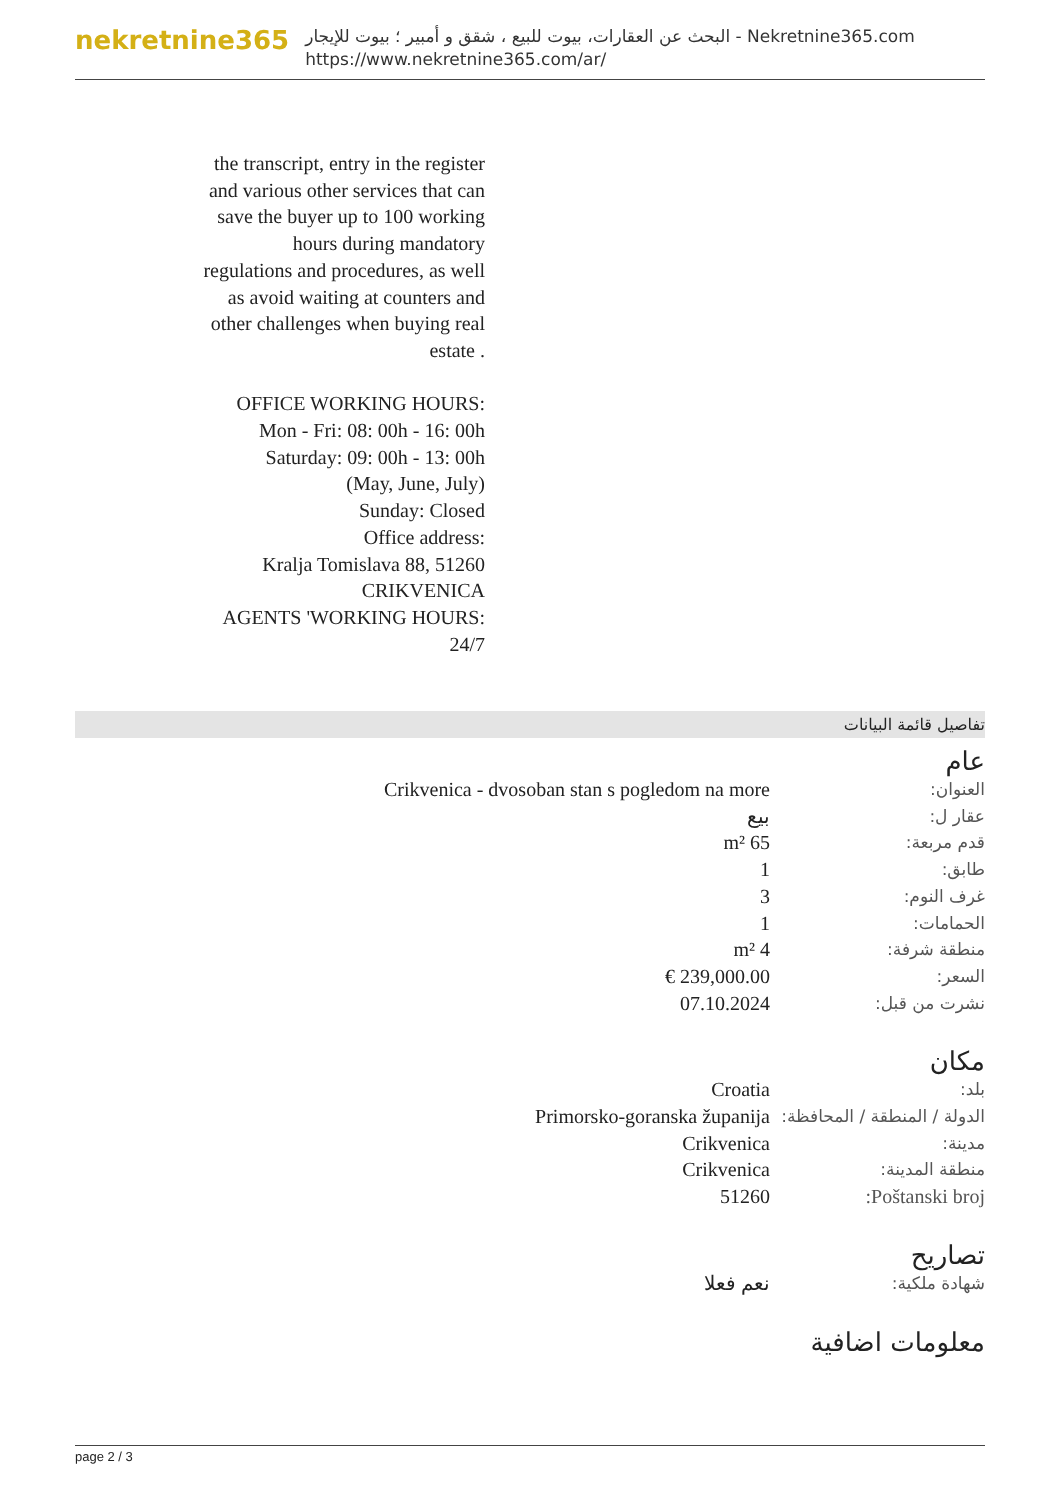nekretnine365
البحث عن العقارات، بيوت للبيع ، شقق و أمبير ؛ بيوت للإيجار - Nekretnine365.com
https://www.nekretnine365.com/ar/
the transcript, entry in the register and various other services that can save the buyer up to 100 working hours during mandatory regulations and procedures, as well as avoid waiting at counters and other challenges when buying real estate .
OFFICE WORKING HOURS:
Mon - Fri: 08: 00h - 16: 00h
Saturday: 09: 00h - 13: 00h
(May, June, July)
Sunday: Closed
Office address:
Kralja Tomislava 88, 51260 CRIKVENICA
AGENTS 'WORKING HOURS: 24/7
تفاصيل قائمة البيانات
عام
| العنوان: | Crikvenica - dvosoban stan s pogledom na more |
| عقار ل: | بيع |
| قدم مربعة: | 65 m² |
| طابق: | 1 |
| غرف النوم: | 3 |
| الحمامات: | 1 |
| منطقة شرفة: | 4 m² |
| السعر: | 239,000.00 € |
| نشرت من قبل: | 07.10.2024 |
مكان
| بلد: | Croatia |
| الدولة / المنطقة / المحافظة: | Primorsko-goranska županija |
| مدينة: | Crikvenica |
| منطقة المدينة: | Crikvenica |
| Poštanski broj: | 51260 |
تصاريح
| شهادة ملكية: | نعم فعلا |
معلومات اضافية
page 2 / 3